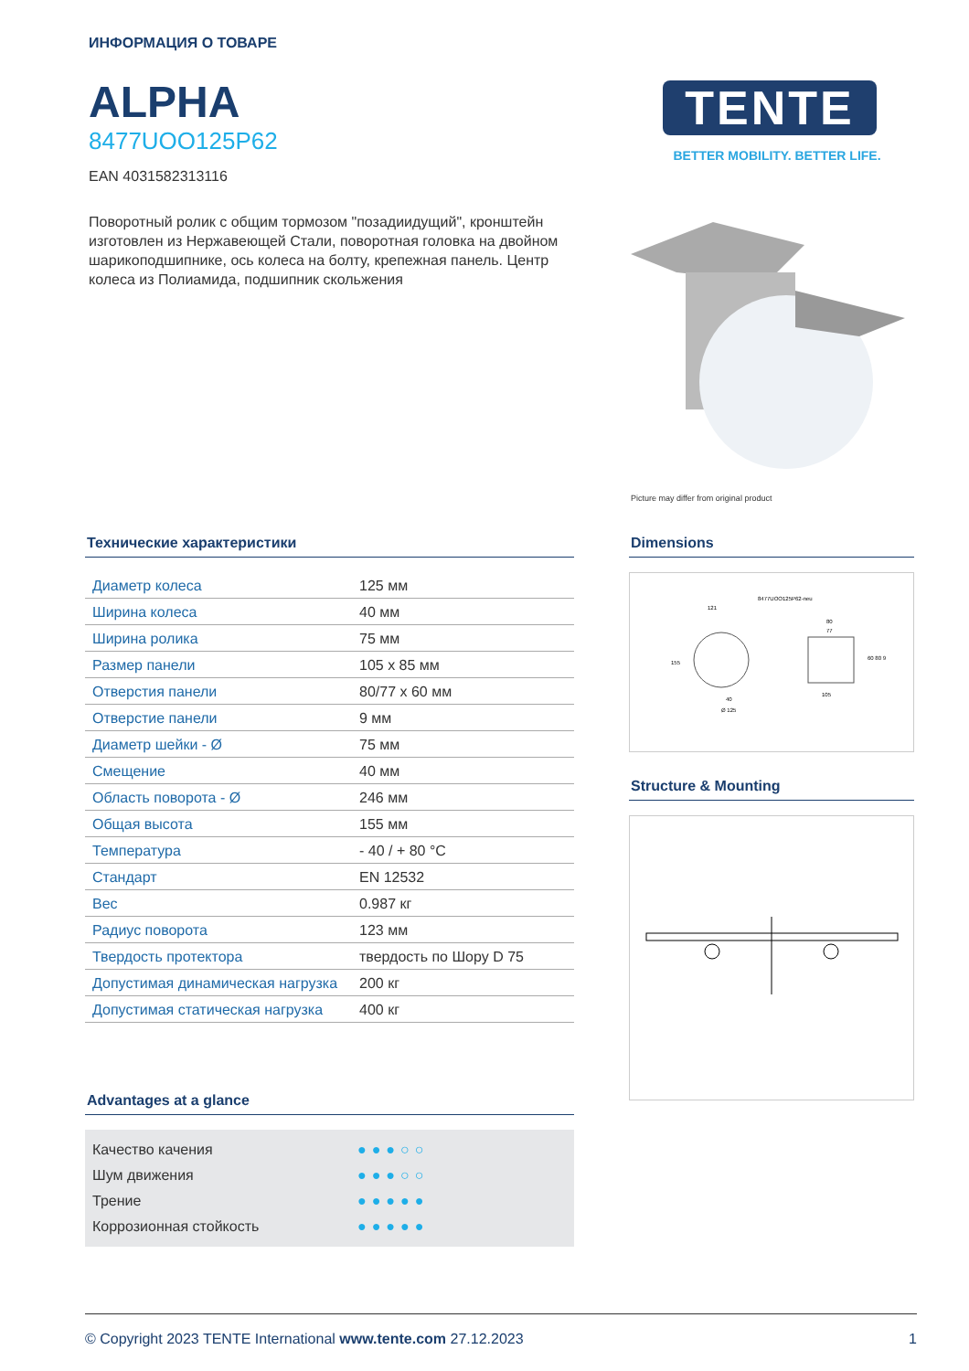ИНФОРМАЦИЯ О ТОВАРЕ
ALPHA
8477UOO125P62
EAN 4031582313116
Поворотный ролик с общим тормозом "позадиидущий", кронштейн изготовлен из Нержавеющей Стали, поворотная головка на двойном шарикоподшипнике, ось колеса на болту, крепежная панель. Центр колеса из Полиамида, подшипник скольжения
TENTE
BETTER MOBILITY. BETTER LIFE.
Picture may differ from original product
Технические характеристики
| Диаметр колеса | 125 мм |
| Ширина колеса | 40 мм |
| Ширина ролика | 75 мм |
| Размер панели | 105 x 85 мм |
| Отверстия панели | 80/77 x 60 мм |
| Отверстие панели | 9 мм |
| Диаметр шейки - Ø | 75 мм |
| Смещение | 40 мм |
| Область поворота - Ø | 246 мм |
| Общая высота | 155 мм |
| Температура | - 40 / + 80 °C |
| Стандарт | EN 12532 |
| Вес | 0.987 кг |
| Радиус поворота | 123 мм |
| Твердость протектора | твердость по Шору D 75 |
| Допустимая динамическая нагрузка | 200 кг |
| Допустимая статическая нагрузка | 400 кг |
Dimensions
8477UOO125P62-neu
121
80
77
105
40
Ø 125
155
60 80 9
Structure & Mounting
Advantages at a glance
Качество качения ●●●○○
Шум движения ●●●○○
Трение ●●●●●
Коррозионная стойкость ●●●●●
© Copyright 2023 TENTE International www.tente.com 27.12.2023 1